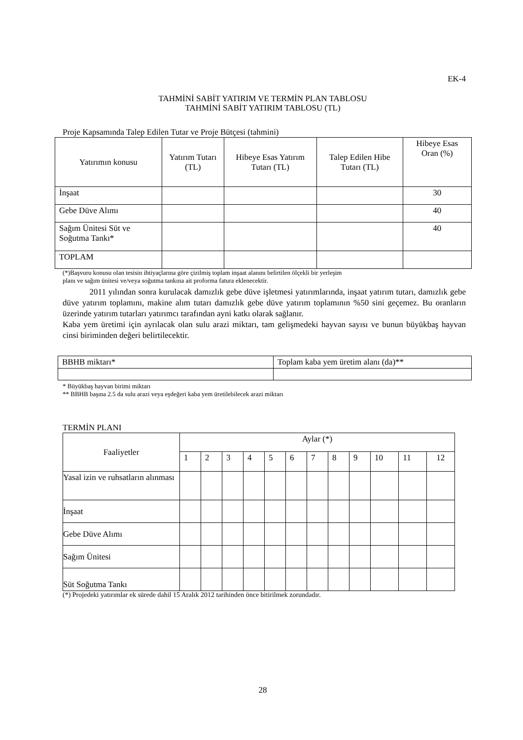EK-4
TAHMİNİ SABİT YATIRIM VE TERMİN PLAN TABLOSU
TAHMİNİ SABİT YATIRIM TABLOSU (TL)
Proje Kapsamında Talep Edilen Tutar ve Proje Bütçesi (tahmini)
| Yatırımın konusu | Yatırım Tutarı (TL) | Hibeye Esas Yatırım Tutarı (TL) | Talep Edilen Hibe Tutarı (TL) | Hibeye Esas Oran (%) |
| --- | --- | --- | --- | --- |
| İnşaat | | | | 30 |
| Gebe Düve Alımı | | | | 40 |
| Sağım Ünitesi Süt ve Soğutma Tankı* | | | | 40 |
| TOPLAM | | | | |
(*)Başvuru konusu olan tesisin ihtiyaçlarına göre çizilmiş toplam inşaat alanını belirtilen ölçekli bir yerleşim
planı ve sağım ünitesi ve/veya soğutma tankına ait proforma fatura eklenecektir.
2011 yılından sonra kurulacak damızlık gebe düve işletmesi yatırımlarında, inşaat yatırım tutarı, damızlık gebe düve yatırım toplamını, makine alım tutarı damızlık gebe düve yatırım toplamının %50 sini geçemez. Bu oranların üzerinde yatırım tutarları yatırımcı tarafından ayni katkı olarak sağlanır.
Kaba yem üretimi için ayrılacak olan sulu arazi miktarı, tam gelişmedeki hayvan sayısı ve bunun büyükbaş hayvan cinsi biriminden değeri belirtilecektir.
| BBHB miktarı* | Toplam kaba yem üretim alanı (da)** |
* Büyükbaş hayvan birimi miktarı
** BBHB başına 2.5 da sulu arazi veya eşdeğeri kaba yem üretilebilecek arazi miktarı
TERMİN PLANI
| Faaliyetler | Aylar (*) | | | | | | | | | | | |
| --- | --- | --- | --- | --- | --- | --- | --- | --- | --- | --- | --- | --- |
| | 1 | 2 | 3 | 4 | 5 | 6 | 7 | 8 | 9 | 10 | 11 | 12 |
| Yasal izin ve ruhsatların alınması | | | | | | | | | | | | |
| İnşaat | | | | | | | | | | | | |
| Gebe Düve Alımı | | | | | | | | | | | | |
| Sağım Ünitesi | | | | | | | | | | | | |
| Süt Soğutma Tankı | | | | | | | | | | | | |
(*) Projedeki yatırımlar ek sürede dahil 15 Aralık 2012 tarihinden önce bitirilmek zorundadır.
28